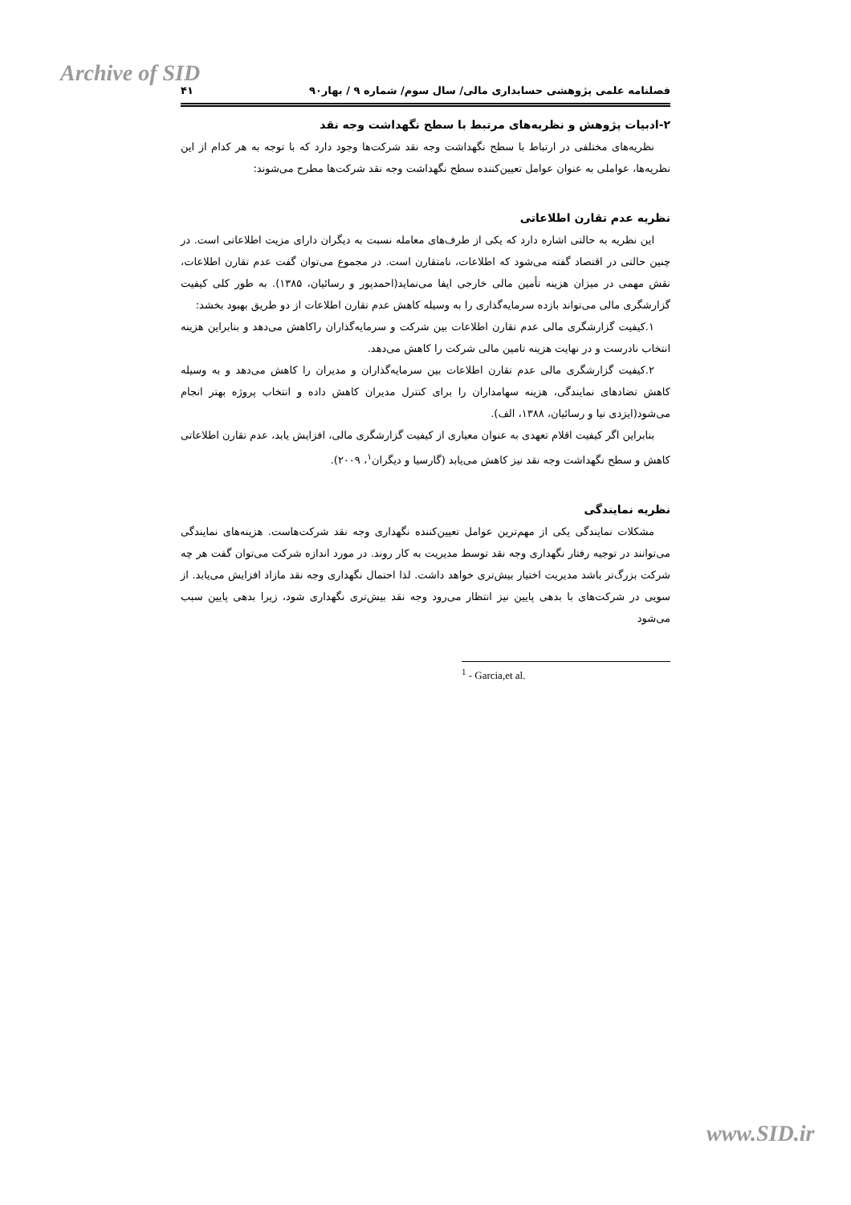Archive of SID
فصلنامه علمی پژوهشی حسابداری مالی/ سال سوم/ شماره ۹ / بهار۹۰ ۴۱
۲-ادبیات پژوهش و نظریه‌های مرتبط با سطح نگهداشت وجه نقد
نظریه‌های مختلفی در ارتباط با سطح نگهداشت وجه نقد شرکت‌ها وجود دارد که با توجه به هر کدام از این نظریه‌ها، عواملی به عنوان عوامل تعیین‌کننده سطح نگهداشت وجه نقد شرکت‌ها مطرح می‌شوند:
نظریه عدم تقارن اطلاعاتی
این نظریه به حالتی اشاره دارد که یکی از طرف‌های معامله نسبت به دیگران دارای مزیت اطلاعاتی است. در چنین حالتی در اقتصاد گفته می‌شود که اطلاعات، نامتقارن است. در مجموع می‌توان گفت عدم تقارن اطلاعات، نقش مهمی در میزان هزینه تأمین مالی خارجی ایفا می‌نماید(احمدپور و رسائیان، ۱۳۸۵). به طور کلی کیفیت گزارشگری مالی می‌تواند بازده سرمایه‌گذاری را به وسیله کاهش عدم تقارن اطلاعات از دو طریق بهبود بخشد:
۱.کیفیت گزارشگری مالی عدم تقارن اطلاعات بین شرکت و سرمایه‌گذاران راکاهش می‌دهد و بنابراین هزینه انتخاب نادرست و در نهایت هزینه تامین مالی شرکت را کاهش می‌دهد.
۲.کیفیت گزارشگری مالی عدم تقارن اطلاعات بین سرمایه‌گذاران و مدیران را کاهش می‌دهد و به وسیله کاهش تضادهای نمایندگی، هزینه سهامداران را برای کنترل مدیران کاهش داده و انتخاب پروژه بهتر انجام می‌شود(ایزدی نیا و رسائیان، ۱۳۸۸، الف).
بنابراین اگر کیفیت اقلام تعهدی به عنوان معیاری از کیفیت گزارشگری مالی، افزایش یابد، عدم تقارن اطلاعاتی کاهش و سطح نگهداشت وجه نقد نیز کاهش می‌یابد (گارسیا و دیگران<sup>۱</sup>، ۲۰۰۹).
نظریه نمایندگی
مشکلات نمایندگی یکی از مهم‌ترین عوامل تعیین‌کننده نگهداری وجه نقد شرکت‌هاست. هزینه‌های نمایندگی می‌توانند در توجیه رفتار نگهداری وجه نقد توسط مدیریت به کار روند. در مورد اندازه شرکت می‌توان گفت هر چه شرکت بزرگ‌تر باشد مدیریت اختیار بیش‌تری خواهد داشت. لذا احتمال نگهداری وجه نقد مازاد افزایش می‌یابد. از سویی در شرکت‌های با بدهی پایین نیز انتظار می‌رود وجه نقد بیش‌تری نگهداری شود، زیرا بدهی پایین سبب می‌شود
<sup>1</sup> - Garcia,et al.
www.SID.ir